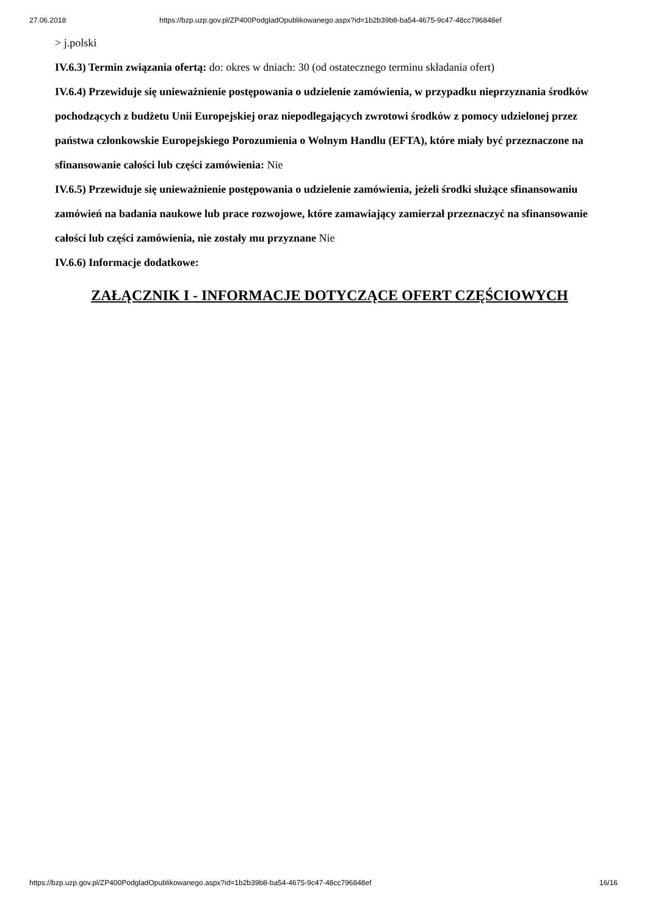27.06.2018 https://bzp.uzp.gov.pl/ZP400PodgladOpublikowanego.aspx?id=1b2b39b8-ba54-4675-9c47-48cc796848ef
> j.polski
IV.6.3) Termin związania ofertą: do: okres w dniach: 30 (od ostatecznego terminu składania ofert)
IV.6.4) Przewiduje się unieważnienie postępowania o udzielenie zamówienia, w przypadku nieprzyznania środków pochodzących z budżetu Unii Europejskiej oraz niepodlegających zwrotowi środków z pomocy udzielonej przez państwa członkowskie Europejskiego Porozumienia o Wolnym Handlu (EFTA), które miały być przeznaczone na sfinansowanie całości lub części zamówienia: Nie
IV.6.5) Przewiduje się unieważnienie postępowania o udzielenie zamówienia, jeżeli środki służące sfinansowaniu zamówień na badania naukowe lub prace rozwojowe, które zamawiający zamierzał przeznaczyć na sfinansowanie całości lub części zamówienia, nie zostały mu przyznane Nie
IV.6.6) Informacje dodatkowe:
ZAŁĄCZNIK I - INFORMACJE DOTYCZĄCE OFERT CZĘŚCIOWYCH
https://bzp.uzp.gov.pl/ZP400PodgladOpublikowanego.aspx?id=1b2b39b8-ba54-4675-9c47-48cc796848ef 16/16